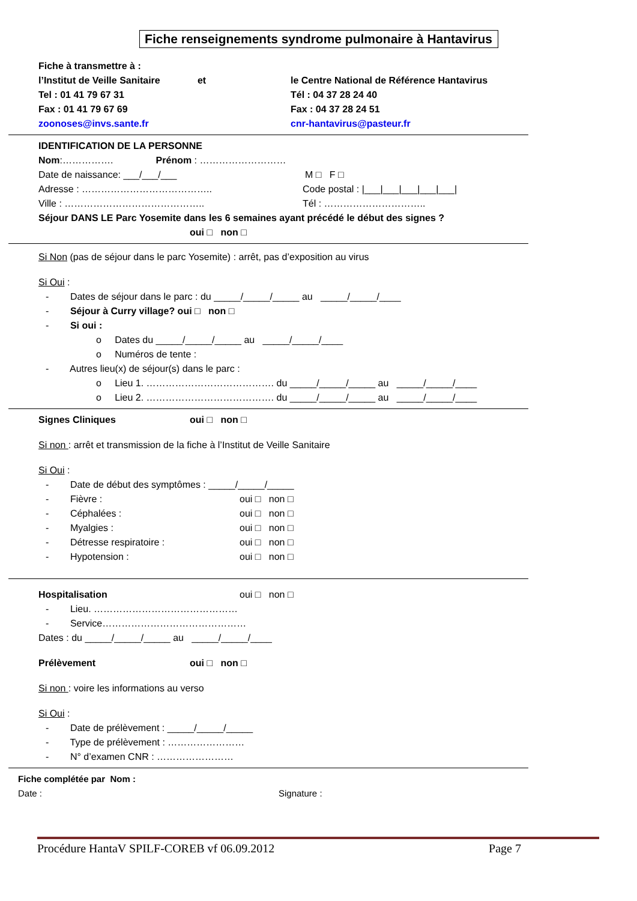Fiche renseignements syndrome pulmonaire à Hantavirus
Fiche à transmettre à :
l’Institut de Veille Sanitaire et le Centre National de Référence Hantavirus
Tel : 01 41 79 67 31 Tél : 04 37 28 24 40
Fax : 01 41 79 67 69 Fax : 04 37 28 24 51
zoonoses@invs.sante.fr cnr-hantavirus@pasteur.fr
IDENTIFICATION DE LA PERSONNE
Nom:……………. Prénom : ………………………
Date de naissance: ___/___/___ M □ F □
Adresse : ………………………………….. Code postal : |___|___|___|___|___|
Ville : …………………………………….. Tél : …………………………..
Séjour DANS LE Parc Yosemite dans les 6 semaines ayant précédé le début des signes ?
oui □ non □
Si Non (pas de séjour dans le parc Yosemite) : arrêt, pas d’exposition au virus
Si Oui :
- Dates de séjour dans le parc : du _____/_____/_____ au _____/_____/____
- Séjour à Curry village? oui □ non □
- Si oui :
o Dates du _____/_____/_____ au _____/_____/____
o Numéros de tente :
- Autres lieu(x) de séjour(s) dans le parc :
o Lieu 1. …………………………………. du _____/_____/_____ au _____/_____/____
o Lieu 2. …………………………………. du _____/_____/_____ au _____/_____/____
Signes Cliniques oui □ non □
Si non : arrêt et transmission de la fiche à l’Institut de Veille Sanitaire
Si Oui :
- Date de début des symptômes : _____/_____/_____
- Fièvre : oui □ non □
- Céphalées : oui □ non □
- Myalgies : oui □ non □
- Détresse respiratoire : oui □ non □
- Hypotension : oui □ non □
Hospitalisation oui □ non □
- Lieu. ………………………………………
- Service………………………………………
Dates : du _____/_____/_____ au _____/_____/____
Prélèvement oui □ non □
Si non : voire les informations au verso
Si Oui :
- Date de prélèvement : _____/_____/_____
- Type de prélèvement : ……………………
- N° d’examen CNR : ……………………
Fiche complétée par Nom :
Date : Signature :
Procédure HantaV SPILF-COREB vf 06.09.2012 Page 7